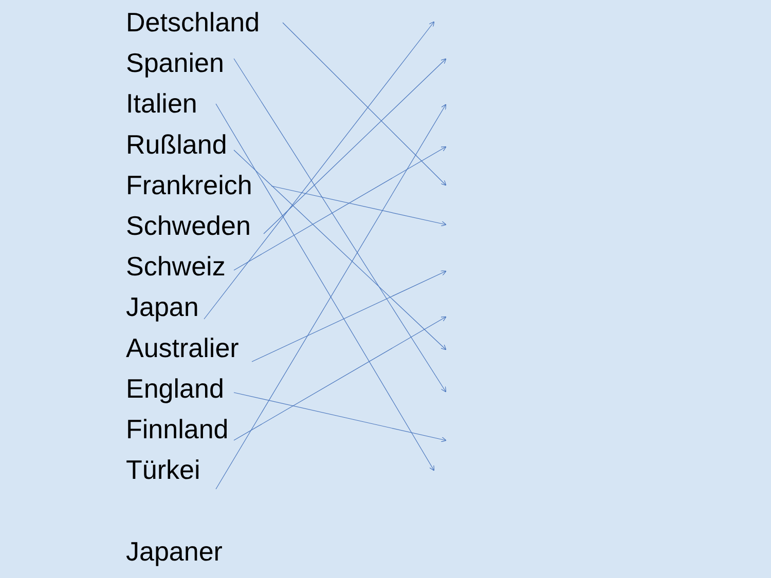Detschland
Spanien
Italien
Rußland
Frankreich
Schweden
Schweiz
Japan
Australier
England
Finnland
Türkei
Japaner